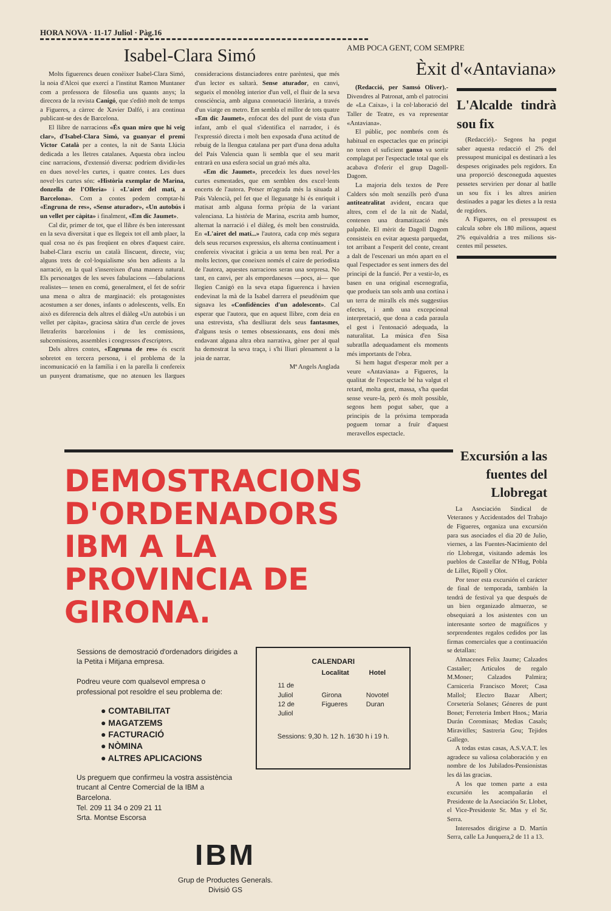HORA NOVA · 11-17 Juliol · Pàg.16
Isabel-Clara Simó
Molts figuerencs deuen conèixer Isabel-Clara Simó, la noia d'Alcoi que exercí a l'institut Ramon Muntaner com a professora de filosofia uns quants anys; la direcora de la revista Canigó, que s'editò molt de temps a Figueres, a càrrec de Xavier Dalfó, i ara continua publicant-se des de Barcelona.
El llibre de narracions «És quan miro que hi veig clar», d'Isabel-Clara Simó, va guanyar el premi Victor Català per a contes, la nit de Santa Llúcia dedicada a les lletres catalanes. Aquesta obra inclou cinc narracions, d'extensió diversa: podríem dividir-les en dues novel·les curtes, i quatre contes. Les dues novel·les curtes són: «Història exemplar de Marina, donzella de l'Olleria» i «L'airet del matí, a Barcelona». Com a contes podem comptar-hi «Engruna de res», «Sense aturador», «Un autobús i un vellet per càpita» i finalment, «Em dic Jaumet».
Cal dir, primer de tot, que el llibre és ben interessant en la seva diversitat i que es llegeix tot ell amb plaer, la qual cosa no és pas freqüent en obres d'aquest caire. Isabel-Clara escriu un català lliscuent, directe, viu; alguns trets de col·loquialisme són ben adients a la narració, en la qual s'insereixen d'una manera natural. Els personatges de les seves fabulacions —fabulacions realistes— tenen en comú, generalment, el fet de sofrir una mena o altra de marginació: els protagonistes acostumen a ser dones, infants o adolescents, vells. En això es diferencia dels altres el diàleg «Un autobús i un vellet per càpita», graciosa sàtira d'un cercle de joves lletraferits barcelonins i de les comissions, subcomissions, assembles i congressos d'escriptors.
Dels altres contes, «Engruna de res» és escrit sobretot en tercera persona, i el problema de la incomunicació en la família i en la parella li confereix un punyent dramatisme, que no atenuen les llargues consideracions distanciadores entre parèntesi, que més d'un lector es saltarà. Sense aturador, en canvi, segueix el monòleg interior d'un vell, el fluir de la seva consciència, amb alguna connotació literària, a través d'un viatge en metro. Em sembla el millor de tots quatre «Em dic Jaumet», enfocat des del punt de vista d'un infant, amb el qual s'identifica el narrador, i és l'expressió directa i molt ben exposada d'una actitud de rebuig de la llengua catalana per part d'una dona adulta del País Valencia quan li sembla que el seu marit entrarà en una esfera social un graó més alta.
«Em dic Jaumet», precedeix les dues novel·les curtes esmentades, que em semblen dos excel·lents encerts de l'autora. Potser m'agrada més la situada al País Valencià, pel fet que el llegunatge hi és enriquit i matisat amb alguna forma pròpia de la variant valenciana. La història de Marina, escrita amb humor, alternat la narració i el diàleg, és molt ben construïda. En «L'airet del matí...» l'autora, cada cop més segura dels seus recursos expressius, els alterna contínuament i confereix vivacitat i gràcia a un tema ben real. Per a molts lectors, que coneixen només el caire de periodista de l'autora, aquestes narracions seran una sorpresa. No tant, en canvi, per als empordanesos —pocs, ai— que llegien Canigó en la seva etapa figuerenca i havien endevinat la mà de la Isabel darrera el pseudònim que signava les «Confidències d'un adolescent». Cal esperar que l'autora, que en aquest llibre, com deia en una estrevista, s'ha deslliurat dels seus fantasmes, d'alguns tesis o temes obsessionants, ens doni més endavant alguna altra obra narrativa, gèner per al qual ha demostrat la seva traça, i s'hi lliuri plenament a la joia de narrar.
Mª Angels Anglada
AMB POCA GENT, COM SEMPRE
Èxit d'«Antaviana»
(Redacció, per Samsó Oliver).- Divendres al Patronat, amb el patrocini de «La Caixa», i la col·laboració del Taller de Teatre, es va representar «Antaviana».
El públic, poc nombrós com és habitual en espectacles que en principi no tenen el suficient ganxo va sortir complagut per l'espectacle total que els acabava d'oferir el grup Dagoll-Dagom.
La majoria dels textos de Pere Calders són molt senzills però d'una antiteatralitat avident, encara que altres, com el de la nit de Nadal, contenen una dramatització més palpable. El mèrit de Dagoll Dagom consisteix en evitar aquesta parquedat, tot arribant a l'esperit del conte, creant a dalt de l'escenari un món apart en el qual l'espectador es sent inmers des del principi de la funció. Per a vestir-lo, es basen en una original escenografia, que produeix tan sols amb una cortina i un terra de miralls els més suggestius efectes, i amb una excepcional interpretació, que dona a cada paraula el gest i l'entonació adequada, la naturalitat. La música d'en Sisa subratlla adequadament els moments més importants de l'obra.
Si hem hagut d'esperar molt per a veure «Antaviana» a Figueres, la qualitat de l'espectacle bé ha valgut el retard, molta gent, massa, s'ha quedat sense veure-la, però és molt possible, segons hem pogut saber, que a principis de la próxima temporada poguem tornar a fruïr d'aquest meravellos espectacle.
L'Alcalde tindrà sou fix
(Redacció).- Segons ha pogut saber aquesta redacció el 2% del pressupost municipal es destinarà a les despeses originades pels regidors. En una proporció desconeguda aquestes pessetes servirien per donar al batlle un sou fix i les altres anirien destinades a pagar les dietes a la resta de regidors.
A Figueres, on el pressupost es calcula sobre els 180 milions, aquest 2% equivaldria a tres milions sis-centes mil pessetes.
DEMOSTRACIONS D'ORDENADORS IBM A LA PROVINCIA DE GIRONA.
Sessions de demostració d'ordenadors dirigides a la Petita i Mitjana empresa.
Podreu veure com qualsevol empresa o professional pot resoldre el seu problema de:
● COMTABILITAT
● MAGATZEMS
● FACTURACIÓ
● NÒMINA
● ALTRES APLICACIONS
Us preguem que confirmeu la vostra assistència trucant al Centre Comercial de la IBM a Barcelona.
Tel. 209 11 34 o 209 21 11
Srta. Montse Escorsa
CALENDARI
| | Localitat | Hotel |
| --- | --- | --- |
| 11 de Juliol 12 de Juliol | Girona Figueres | Novotel Duran |
Sessions: 9,30 h. 12 h. 16'30 h i 19 h.
IBM
Grup de Productes Generals.
Divisió GS
Excursión a las fuentes del Llobregat
La Asociación Sindical de Veteranos y Accidentados del Trabajo de Figueres, organiza una excursión para sus asociados el dia 20 de Julio, viernes, a las Fuentes-Nacimiento del río Llobregat, visitando además los pueblos de Castellar de N'Hug, Pobla de Lillet, Ripoll y Olot.
Por tener esta excursión el carácter de final de temporada, también la tendrá de festival ya que después de un bien organizado almuerzo, se obsequiará a los asistentes con un interesante sorteo de magníficos y sorprendentes regalos cedidos por las firmas comerciales que a continuación se detallan:
Almacenes Felix Jaume; Calzados Castañer; Artículos de regalo M.Moner; Calzados Palmira; Carniceria Francisco Moret; Casa Mallol; Electro Bazar Albert; Corsetería Solanes; Géneres de punt Bonet; Ferreteria Imbert Hnos.; Maria Durán Corominas; Medias Casals; Miravitlles; Sastreria Gou; Tejidos Gallego.
A todas estas casas, A.S.V.A.T. les agradece su valiosa colaboración y en nombre de los Jubilados-Pensionistas les dá las gracias.
A los que tomen parte a esta excursión les acompañarán el Presidente de la Asociación Sr. Llobet, el Vice-Presidente Sr. Mas y el Sr. Serra.
Interesados dirigirse a D. Martín Serra, calle La Junquera,2 de 11 a 13.